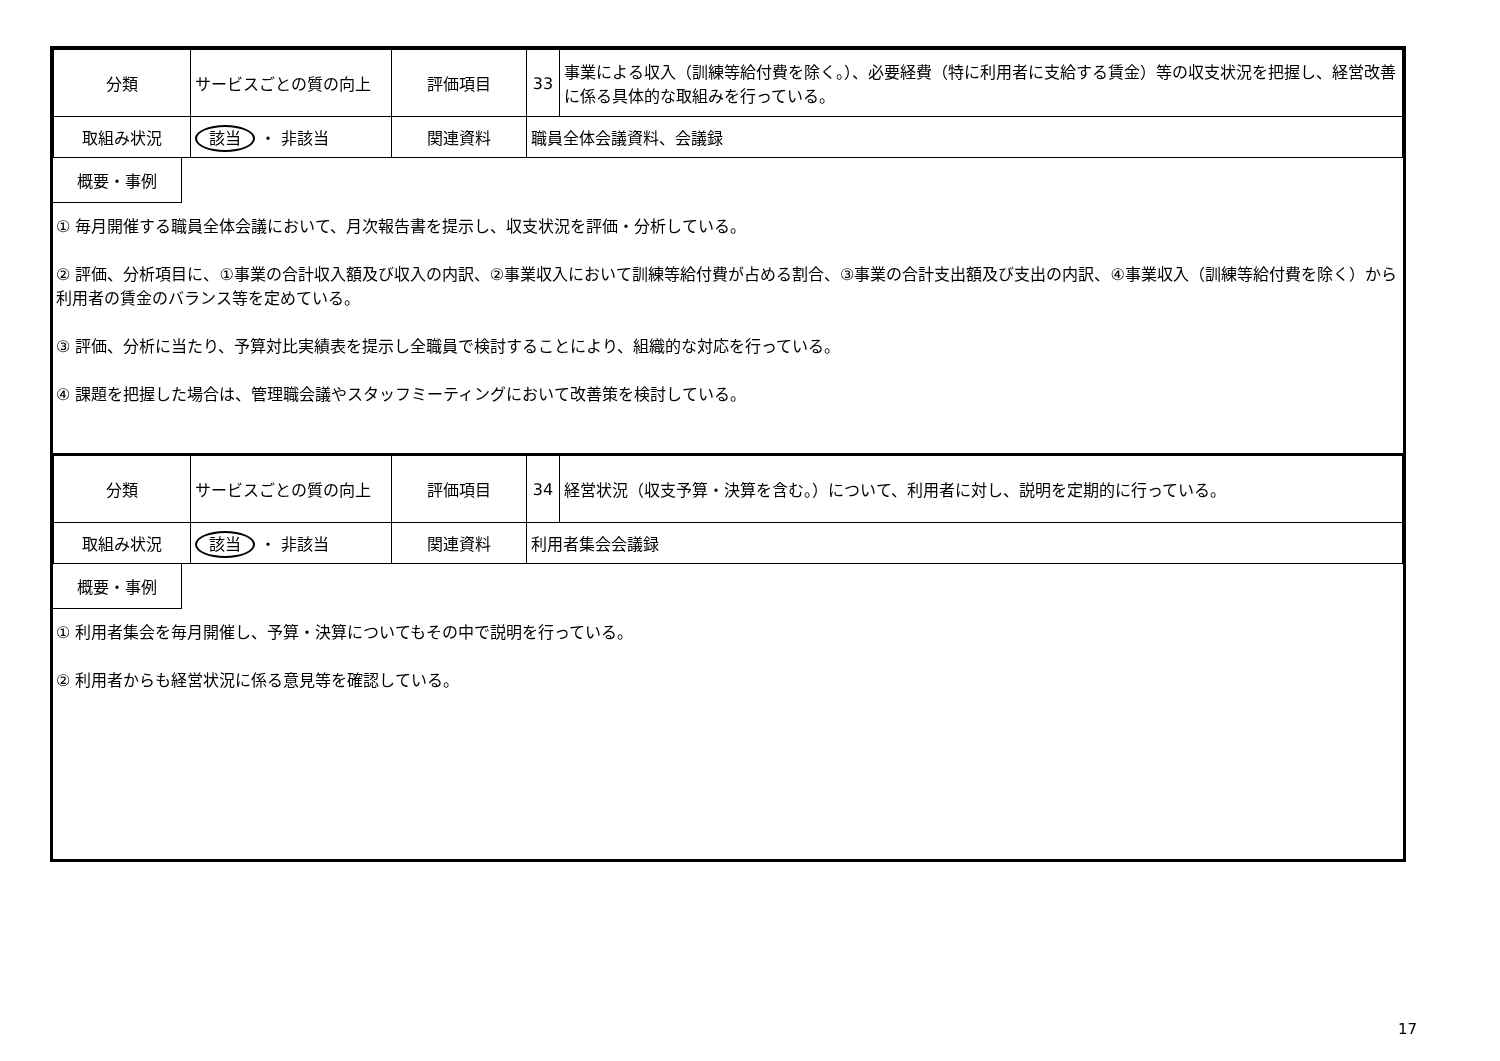| 分類 | サービスごとの質の向上 | 評価項目 | 33 | 事業による収入（訓練等給付費を除く。）、必要経費（特に利用者に支給する賃金）等の収支状況を把握し、経営改善に係る具体的な取組みを行っている。 |
| 取組み状況 | 該当 ・ 非該当 | 関連資料 | 職員全体会議資料、会議録 | |
概要・事例
① 毎月開催する職員全体会議において、月次報告書を提示し、収支状況を評価・分析している。
② 評価、分析項目に、①事業の合計収入額及び収入の内訳、②事業収入において訓練等給付費が占める割合、③事業の合計支出額及び支出の内訳、④事業収入（訓練等給付費を除く）から利用者の賃金のバランス等を定めている。
③ 評価、分析に当たり、予算対比実績表を提示し全職員で検討することにより、組織的な対応を行っている。
④ 課題を把握した場合は、管理職会議やスタッフミーティングにおいて改善策を検討している。
| 分類 | サービスごとの質の向上 | 評価項目 | 34 | 経営状況（収支予算・決算を含む。）について、利用者に対し、説明を定期的に行っている。 |
| 取組み状況 | 該当 ・ 非該当 | 関連資料 | 利用者集会会議録 | |
概要・事例
① 利用者集会を毎月開催し、予算・決算についてもその中で説明を行っている。
② 利用者からも経営状況に係る意見等を確認している。
17